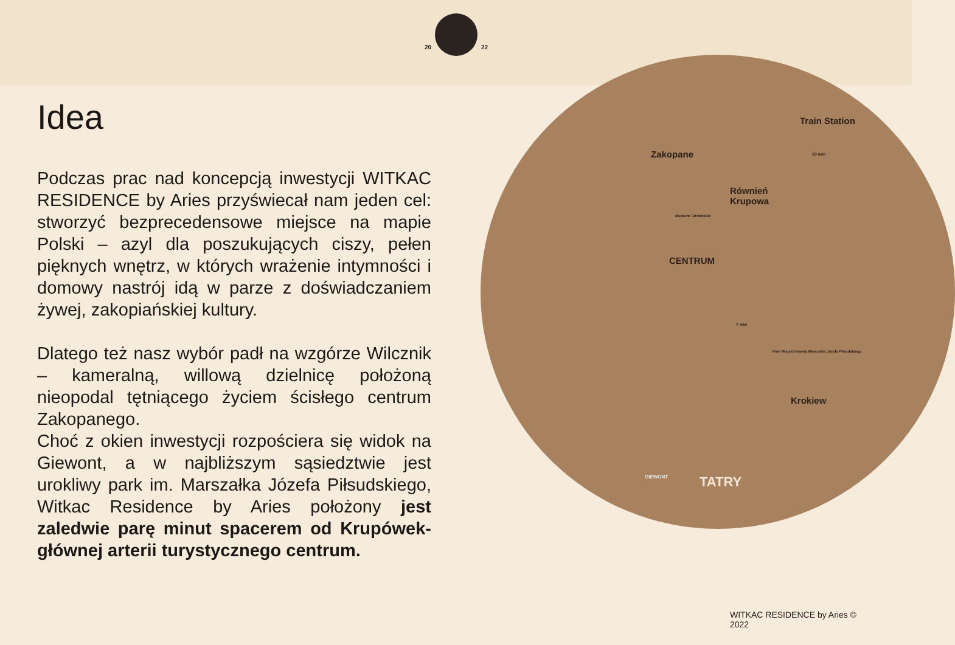20 22
Idea
Podczas prac nad koncepcją inwestycji WITKAC RESIDENCE by Aries przyświecał nam jeden cel: stworzyć bezprecedensowe miejsce na mapie Polski – azyl dla poszukujących ciszy, pełen pięknych wnętrz, w których wrażenie intymności i domowy nastrój idą w parze z doświadczaniem żywej, zakopiańskiej kultury.
Dlatego też nasz wybór padł na wzgórze Wilcznik – kameralną, willową dzielnicę położoną nieopodal tętniącego życiem ścisłego centrum Zakopanego.
Choć z okien inwestycji rozpościera się widok na Giewont, a w najbliższym sąsiedztwie jest urokliwy park im. Marszałka Józefa Piłsudskiego, Witkac Residence by Aries położony jest zaledwie parę minut spacerem od Krupówek- głównej arterii turystycznego centrum.
Zakopane
Train Station
10 min
Równień
Krupowa
Muzeum Tatrzańskie
CENTRUM
7 min
Park Miejski Imienia Marszałka Józefa Piłsudskiego
Krokiew
GIEWONT TATRY
WITKAC RESIDENCE by Aries © 2022